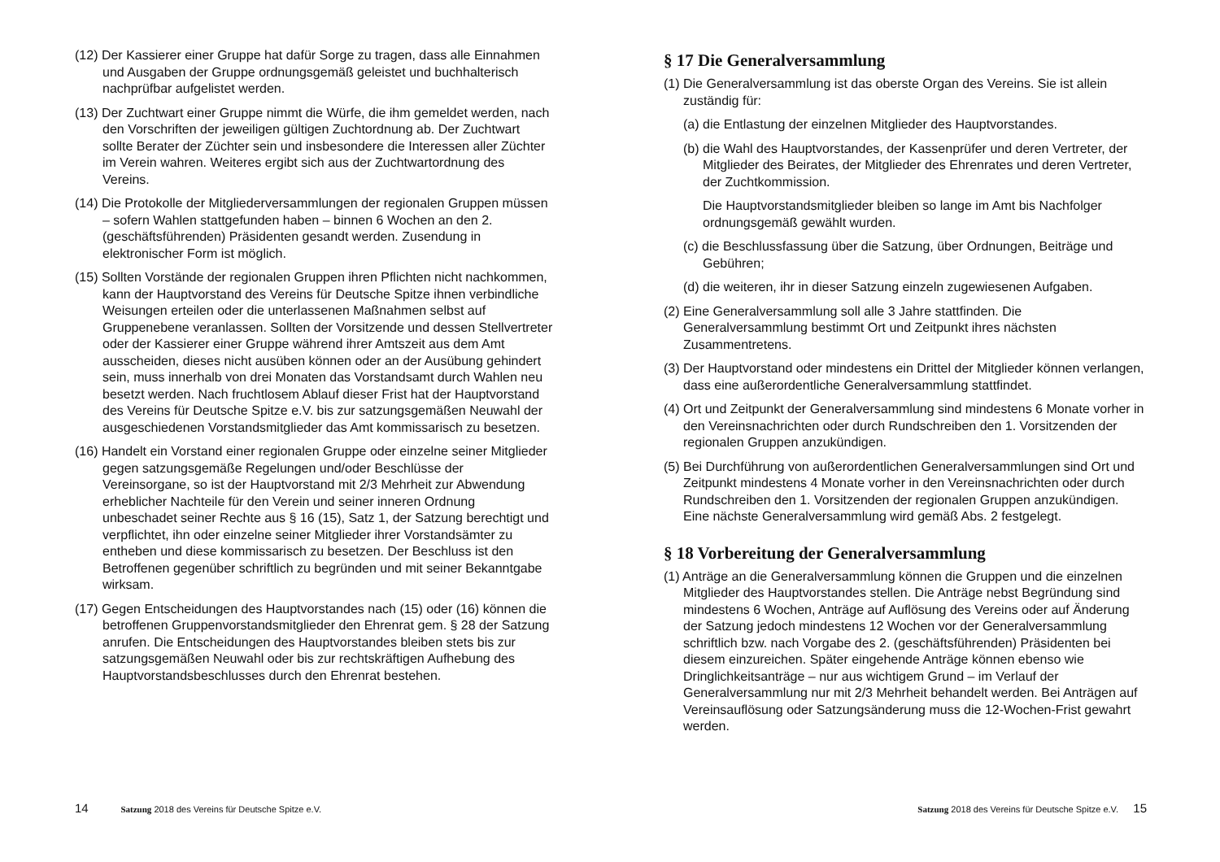(12) Der Kassierer einer Gruppe hat dafür Sorge zu tragen, dass alle Einnahmen und Ausgaben der Gruppe ordnungsgemäß geleistet und buchhalterisch nachprüfbar aufgelistet werden.
(13) Der Zuchtwart einer Gruppe nimmt die Würfe, die ihm gemeldet werden, nach den Vorschriften der jeweiligen gültigen Zuchtordnung ab. Der Zuchtwart sollte Berater der Züchter sein und insbesondere die Interessen aller Züchter im Verein wahren. Weiteres ergibt sich aus der Zuchtwartordnung des Vereins.
(14) Die Protokolle der Mitgliederversammlungen der regionalen Gruppen müssen – sofern Wahlen stattgefunden haben – binnen 6 Wochen an den 2. (geschäftsführenden) Präsidenten gesandt werden. Zusendung in elektronischer Form ist möglich.
(15) Sollten Vorstände der regionalen Gruppen ihren Pflichten nicht nachkommen, kann der Hauptvorstand des Vereins für Deutsche Spitze ihnen verbindliche Weisungen erteilen oder die unterlassenen Maßnahmen selbst auf Gruppenebene veranlassen. Sollten der Vorsitzende und dessen Stellvertreter oder der Kassierer einer Gruppe während ihrer Amtszeit aus dem Amt ausscheiden, dieses nicht ausüben können oder an der Ausübung gehindert sein, muss innerhalb von drei Monaten das Vorstandsamt durch Wahlen neu besetzt werden. Nach fruchtlosem Ablauf dieser Frist hat der Hauptvorstand des Vereins für Deutsche Spitze e.V. bis zur satzungsgemäßen Neuwahl der ausgeschiedenen Vorstandsmitglieder das Amt kommissarisch zu besetzen.
(16) Handelt ein Vorstand einer regionalen Gruppe oder einzelne seiner Mitglieder gegen satzungsgemäße Regelungen und/oder Beschlüsse der Vereinsorgane, so ist der Hauptvorstand mit 2/3 Mehrheit zur Abwendung erheblicher Nachteile für den Verein und seiner inneren Ordnung unbeschadet seiner Rechte aus § 16 (15), Satz 1, der Satzung berechtigt und verpflichtet, ihn oder einzelne seiner Mitglieder ihrer Vorstandsämter zu entheben und diese kommissarisch zu besetzen. Der Beschluss ist den Betroffenen gegenüber schriftlich zu begründen und mit seiner Bekanntgabe wirksam.
(17) Gegen Entscheidungen des Hauptvorstandes nach (15) oder (16) können die betroffenen Gruppenvorstandsmitglieder den Ehrenrat gem. § 28 der Satzung anrufen. Die Entscheidungen des Hauptvorstandes bleiben stets bis zur satzungsgemäßen Neuwahl oder bis zur rechtskräftigen Aufhebung des Hauptvorstandsbeschlusses durch den Ehrenrat bestehen.
14 Satzung 2018 des Vereins für Deutsche Spitze e.V.
§ 17 Die Generalversammlung
(1) Die Generalversammlung ist das oberste Organ des Vereins. Sie ist allein zuständig für:
(a) die Entlastung der einzelnen Mitglieder des Hauptvorstandes.
(b) die Wahl des Hauptvorstandes, der Kassenprüfer und deren Vertreter, der Mitglieder des Beirates, der Mitglieder des Ehrenrates und deren Vertreter, der Zuchtkommission.
Die Hauptvorstandsmitglieder bleiben so lange im Amt bis Nachfolger ordnungsgemäß gewählt wurden.
(c) die Beschlussfassung über die Satzung, über Ordnungen, Beiträge und Gebühren;
(d) die weiteren, ihr in dieser Satzung einzeln zugewiesenen Aufgaben.
(2) Eine Generalversammlung soll alle 3 Jahre stattfinden. Die Generalversammlung bestimmt Ort und Zeitpunkt ihres nächsten Zusammentretens.
(3) Der Hauptvorstand oder mindestens ein Drittel der Mitglieder können verlangen, dass eine außerordentliche Generalversammlung stattfindet.
(4) Ort und Zeitpunkt der Generalversammlung sind mindestens 6 Monate vorher in den Vereinsnachrichten oder durch Rundschreiben den 1. Vorsitzenden der regionalen Gruppen anzukündigen.
(5) Bei Durchführung von außerordentlichen Generalversammlungen sind Ort und Zeitpunkt mindestens 4 Monate vorher in den Vereinsnachrichten oder durch Rundschreiben den 1. Vorsitzenden der regionalen Gruppen anzukündigen. Eine nächste Generalversammlung wird gemäß Abs. 2 festgelegt.
§ 18 Vorbereitung der Generalversammlung
(1) Anträge an die Generalversammlung können die Gruppen und die einzelnen Mitglieder des Hauptvorstandes stellen. Die Anträge nebst Begründung sind mindestens 6 Wochen, Anträge auf Auflösung des Vereins oder auf Änderung der Satzung jedoch mindestens 12 Wochen vor der Generalversammlung schriftlich bzw. nach Vorgabe des 2. (geschäftsführenden) Präsidenten bei diesem einzureichen. Später eingehende Anträge können ebenso wie Dringlichkeitsanträge – nur aus wichtigem Grund – im Verlauf der Generalversammlung nur mit 2/3 Mehrheit behandelt werden. Bei Anträgen auf Vereinsauflösung oder Satzungsänderung muss die 12-Wochen-Frist gewahrt werden.
Satzung 2018 des Vereins für Deutsche Spitze e.V. 15